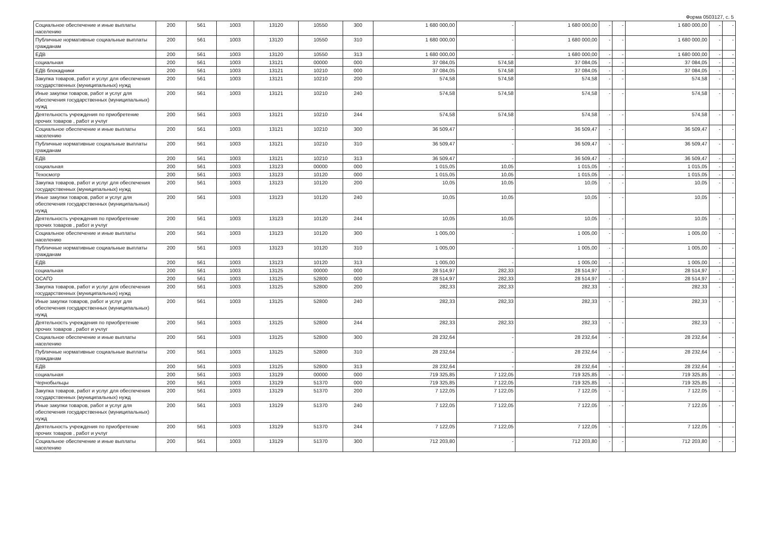Форма 0503127, с. 5
| Социальное обеспечение и иные выплаты населению | 200 | 561 | 1003 | 13120 | 10550 | 300 | 1 680 000,00 | - | 1 680 000,00 | - | - | 1 680 000,00 | - | - |
| Публичные нормативные социальные выплаты гражданам | 200 | 561 | 1003 | 13120 | 10550 | 310 | 1 680 000,00 | - | 1 680 000,00 | - | - | 1 680 000,00 | - | - |
| ЕДВ | 200 | 561 | 1003 | 13120 | 10550 | 313 | 1 680 000,00 | - | 1 680 000,00 | - | - | 1 680 000,00 | - | - |
| социальная | 200 | 561 | 1003 | 13121 | 00000 | 000 | 37 084,05 | 574,58 | 37 084,05 | - | - | 37 084,05 | - | - |
| ЕДВ блокадники | 200 | 561 | 1003 | 13121 | 10210 | 000 | 37 084,05 | 574,58 | 37 084,05 | - | - | 37 084,05 | - | - |
| Закупка товаров, работ и услуг для обеспечения государственных (муниципальных) нужд | 200 | 561 | 1003 | 13121 | 10210 | 200 | 574,58 | 574,58 | 574,58 | - | - | 574,58 | - | - |
| Иные закупки товаров, работ и услуг для обеспечения государственных (муниципальных) нужд | 200 | 561 | 1003 | 13121 | 10210 | 240 | 574,58 | 574,58 | 574,58 | - | - | 574,58 | - | - |
| Деятельность учреждения по приобретение прочих товаров , работ и учлуг | 200 | 561 | 1003 | 13121 | 10210 | 244 | 574,58 | 574,58 | 574,58 | - | - | 574,58 | - | - |
| Социальное обеспечение и иные выплаты населению | 200 | 561 | 1003 | 13121 | 10210 | 300 | 36 509,47 | - | 36 509,47 | - | - | 36 509,47 | - | - |
| Публичные нормативные социальные выплаты гражданам | 200 | 561 | 1003 | 13121 | 10210 | 310 | 36 509,47 | - | 36 509,47 | - | - | 36 509,47 | - | - |
| ЕДВ | 200 | 561 | 1003 | 13121 | 10210 | 313 | 36 509,47 | - | 36 509,47 | - | - | 36 509,47 | - | - |
| социальная | 200 | 561 | 1003 | 13123 | 00000 | 000 | 1 015,05 | 10,05 | 1 015,05 | - | - | 1 015,05 | - | - |
| Техосмотр | 200 | 561 | 1003 | 13123 | 10120 | 000 | 1 015,05 | 10,05 | 1 015,05 | - | - | 1 015,05 | - | - |
| Закупка товаров, работ и услуг для обеспечения государственных (муниципальных) нужд | 200 | 561 | 1003 | 13123 | 10120 | 200 | 10,05 | 10,05 | 10,05 | - | - | 10,05 | - | - |
| Иные закупки товаров, работ и услуг для обеспечения государственных (муниципальных) нужд | 200 | 561 | 1003 | 13123 | 10120 | 240 | 10,05 | 10,05 | 10,05 | - | - | 10,05 | - | - |
| Деятельность учреждения по приобретение прочих товаров , работ и учлуг | 200 | 561 | 1003 | 13123 | 10120 | 244 | 10,05 | 10,05 | 10,05 | - | - | 10,05 | - | - |
| Социальное обеспечение и иные выплаты населению | 200 | 561 | 1003 | 13123 | 10120 | 300 | 1 005,00 | - | 1 005,00 | - | - | 1 005,00 | - | - |
| Публичные нормативные социальные выплаты гражданам | 200 | 561 | 1003 | 13123 | 10120 | 310 | 1 005,00 | - | 1 005,00 | - | - | 1 005,00 | - | - |
| ЕДВ | 200 | 561 | 1003 | 13123 | 10120 | 313 | 1 005,00 | - | 1 005,00 | - | - | 1 005,00 | - | - |
| социальная | 200 | 561 | 1003 | 13125 | 00000 | 000 | 28 514,97 | 282,33 | 28 514,97 | - | - | 28 514,97 | - | - |
| ОСАГО | 200 | 561 | 1003 | 13125 | 52800 | 000 | 28 514,97 | 282,33 | 28 514,97 | - | - | 28 514,97 | - | - |
| Закупка товаров, работ и услуг для обеспечения государственных (муниципальных) нужд | 200 | 561 | 1003 | 13125 | 52800 | 200 | 282,33 | 282,33 | 282,33 | - | - | 282,33 | - | - |
| Иные закупки товаров, работ и услуг для обеспечения государственных (муниципальных) нужд | 200 | 561 | 1003 | 13125 | 52800 | 240 | 282,33 | 282,33 | 282,33 | - | - | 282,33 | - | - |
| Деятельность учреждения по приобретение прочих товаров , работ и учлуг | 200 | 561 | 1003 | 13125 | 52800 | 244 | 282,33 | 282,33 | 282,33 | - | - | 282,33 | - | - |
| Социальное обеспечение и иные выплаты населению | 200 | 561 | 1003 | 13125 | 52800 | 300 | 28 232,64 | - | 28 232,64 | - | - | 28 232,64 | - | - |
| Публичные нормативные социальные выплаты гражданам | 200 | 561 | 1003 | 13125 | 52800 | 310 | 28 232,64 | - | 28 232,64 | - | - | 28 232,64 | - | - |
| ЕДВ | 200 | 561 | 1003 | 13125 | 52800 | 313 | 28 232,64 | - | 28 232,64 | - | - | 28 232,64 | - | - |
| социальная | 200 | 561 | 1003 | 13129 | 00000 | 000 | 719 325,85 | 7 122,05 | 719 325,85 | - | - | 719 325,85 | - | - |
| Чернобыльцы | 200 | 561 | 1003 | 13129 | 51370 | 000 | 719 325,85 | 7 122,05 | 719 325,85 | - | - | 719 325,85 | - | - |
| Закупка товаров, работ и услуг для обеспечения государственных (муниципальных) нужд | 200 | 561 | 1003 | 13129 | 51370 | 200 | 7 122,05 | 7 122,05 | 7 122,05 | - | - | 7 122,05 | - | - |
| Иные закупки товаров, работ и услуг для обеспечения государственных (муниципальных) нужд | 200 | 561 | 1003 | 13129 | 51370 | 240 | 7 122,05 | 7 122,05 | 7 122,05 | - | - | 7 122,05 | - | - |
| Деятельность учреждения по приобретение прочих товаров , работ и учлуг | 200 | 561 | 1003 | 13129 | 51370 | 244 | 7 122,05 | 7 122,05 | 7 122,05 | - | - | 7 122,05 | - | - |
| Социальное обеспечение и иные выплаты населению | 200 | 561 | 1003 | 13129 | 51370 | 300 | 712 203,80 | - | 712 203,80 | - | - | 712 203,80 | - | - |